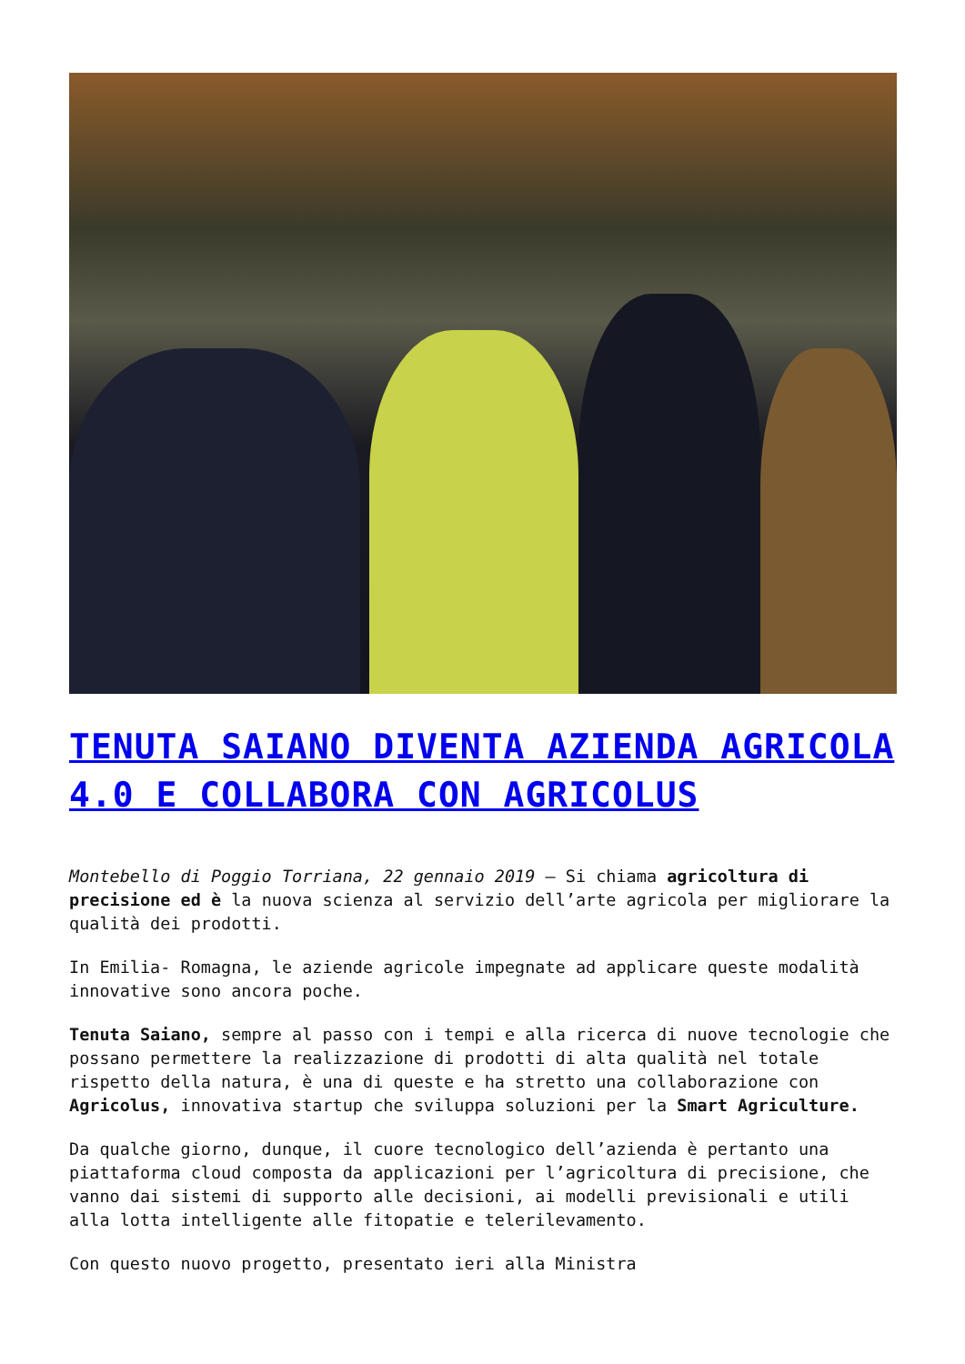TENUTA SAIANO DIVENTA AZIENDA AGRICOLA 4.0 E COLLABORA CON AGRICOLUS
Montebello di Poggio Torriana, 22 gennaio 2019 – Si chiama agricoltura di precisione ed è la nuova scienza al servizio dell’arte agricola per migliorare la qualità dei prodotti.
In Emilia- Romagna, le aziende agricole impegnate ad applicare queste modalità innovative sono ancora poche.
Tenuta Saiano, sempre al passo con i tempi e alla ricerca di nuove tecnologie che possano permettere la realizzazione di prodotti di alta qualità nel totale rispetto della natura, è una di queste e ha stretto una collaborazione con Agricolus, innovativa startup che sviluppa soluzioni per la Smart Agriculture.
Da qualche giorno, dunque, il cuore tecnologico dell’azienda è pertanto una piattaforma cloud composta da applicazioni per l’agricoltura di precisione, che vanno dai sistemi di supporto alle decisioni, ai modelli previsionali e utili alla lotta intelligente alle fitopatie e telerilevamento.
Con questo nuovo progetto, presentato ieri alla Ministra